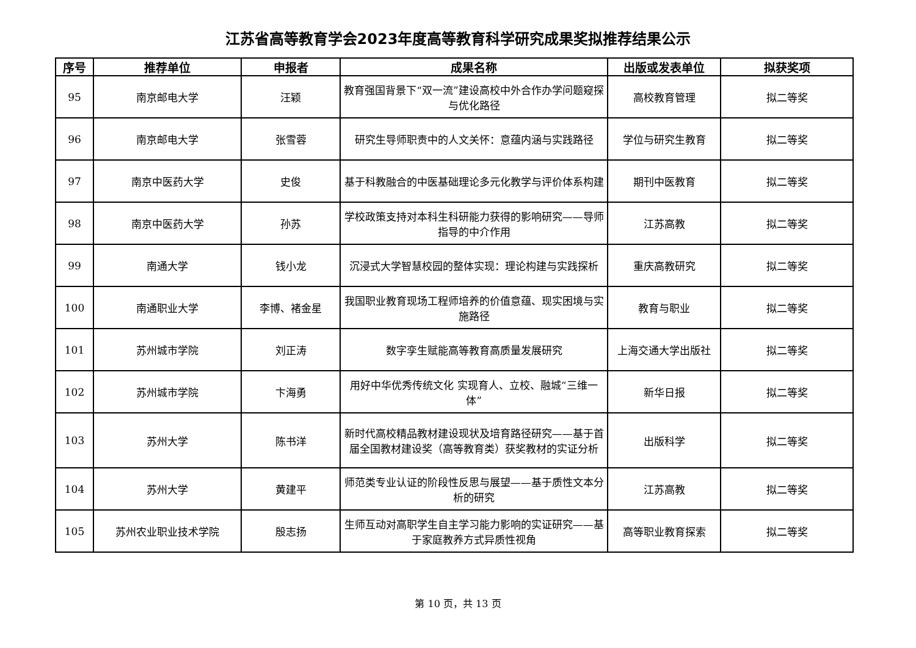江苏省高等教育学会2023年度高等教育科学研究成果奖拟推荐结果公示
| 序号 | 推荐单位 | 申报者 | 成果名称 | 出版或发表单位 | 拟获奖项 |
| --- | --- | --- | --- | --- | --- |
| 95 | 南京邮电大学 | 汪颖 | 教育强国背景下“双一流”建设高校中外合作办学问题窥探与优化路径 | 高校教育管理 | 拟二等奖 |
| 96 | 南京邮电大学 | 张雪蓉 | 研究生导师职责中的人文关怀：意蕴内涵与实践路径 | 学位与研究生教育 | 拟二等奖 |
| 97 | 南京中医药大学 | 史俊 | 基于科教融合的中医基础理论多元化教学与评价体系构建 | 期刊中医教育 | 拟二等奖 |
| 98 | 南京中医药大学 | 孙苏 | 学校政策支持对本科生科研能力获得的影响研究——导师指导的中介作用 | 江苏高教 | 拟二等奖 |
| 99 | 南通大学 | 钱小龙 | 沉浸式大学智慧校园的整体实现：理论构建与实践探析 | 重庆高教研究 | 拟二等奖 |
| 100 | 南通职业大学 | 李博、褚金星 | 我国职业教育现场工程师培养的价值意蕴、现实困境与实施路径 | 教育与职业 | 拟二等奖 |
| 101 | 苏州城市学院 | 刘正涛 | 数字孪生赋能高等教育高质量发展研究 | 上海交通大学出版社 | 拟二等奖 |
| 102 | 苏州城市学院 | 卞海勇 | 用好中华优秀传统文化 实现育人、立校、融城“三维一体” | 新华日报 | 拟二等奖 |
| 103 | 苏州大学 | 陈书洋 | 新时代高校精品教材建设现状及培育路径研究——基于首届全国教材建设奖（高等教育类）获奖教材的实证分析 | 出版科学 | 拟二等奖 |
| 104 | 苏州大学 | 黄建平 | 师范类专业认证的阶段性反思与展望——基于质性文本分析的研究 | 江苏高教 | 拟二等奖 |
| 105 | 苏州农业职业技术学院 | 殷志扬 | 生师互动对高职学生自主学习能力影响的实证研究——基于家庭教养方式异质性视角 | 高等职业教育探索 | 拟二等奖 |
第 10 页，共 13 页